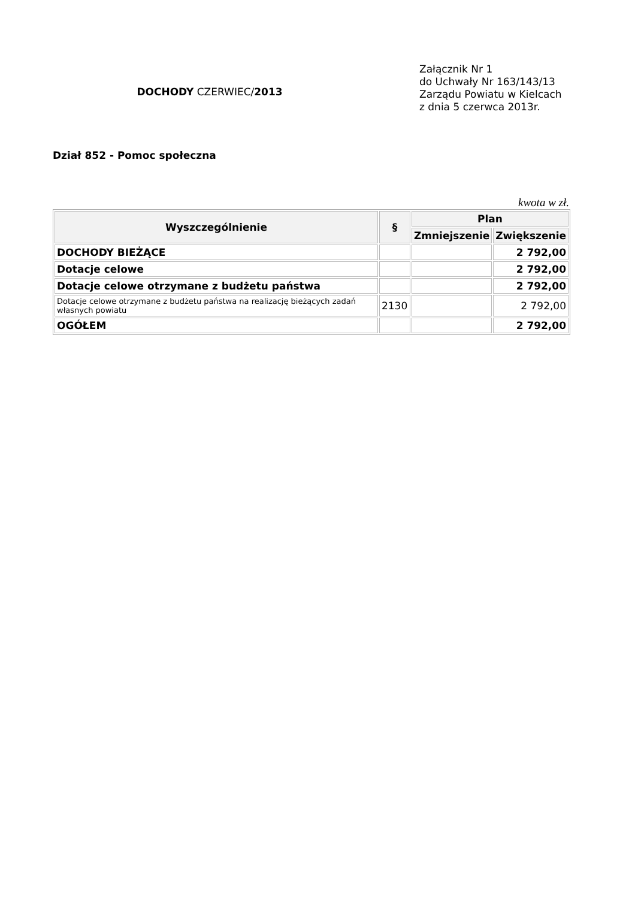DOCHODY CZERWIEC/2013
Załącznik Nr 1
do Uchwały Nr 163/143/13
Zarządu Powiatu w Kielcach
z dnia 5 czerwca 2013r.
Dział 852 - Pomoc społeczna
kwota w zł.
| Wyszczególnienie | § | Plan | |
| --- | --- | --- | --- |
| | | Zmniejszenie | Zwiększenie |
| DOCHODY BIEŻĄCE | | | 2 792,00 |
| Dotacje celowe | | | 2 792,00 |
| Dotacje celowe otrzymane z budżetu państwa | | | 2 792,00 |
| Dotacje celowe otrzymane z budżetu państwa na realizację bieżących zadań własnych powiatu | 2130 | | 2 792,00 |
| OGÓŁEM | | | 2 792,00 |